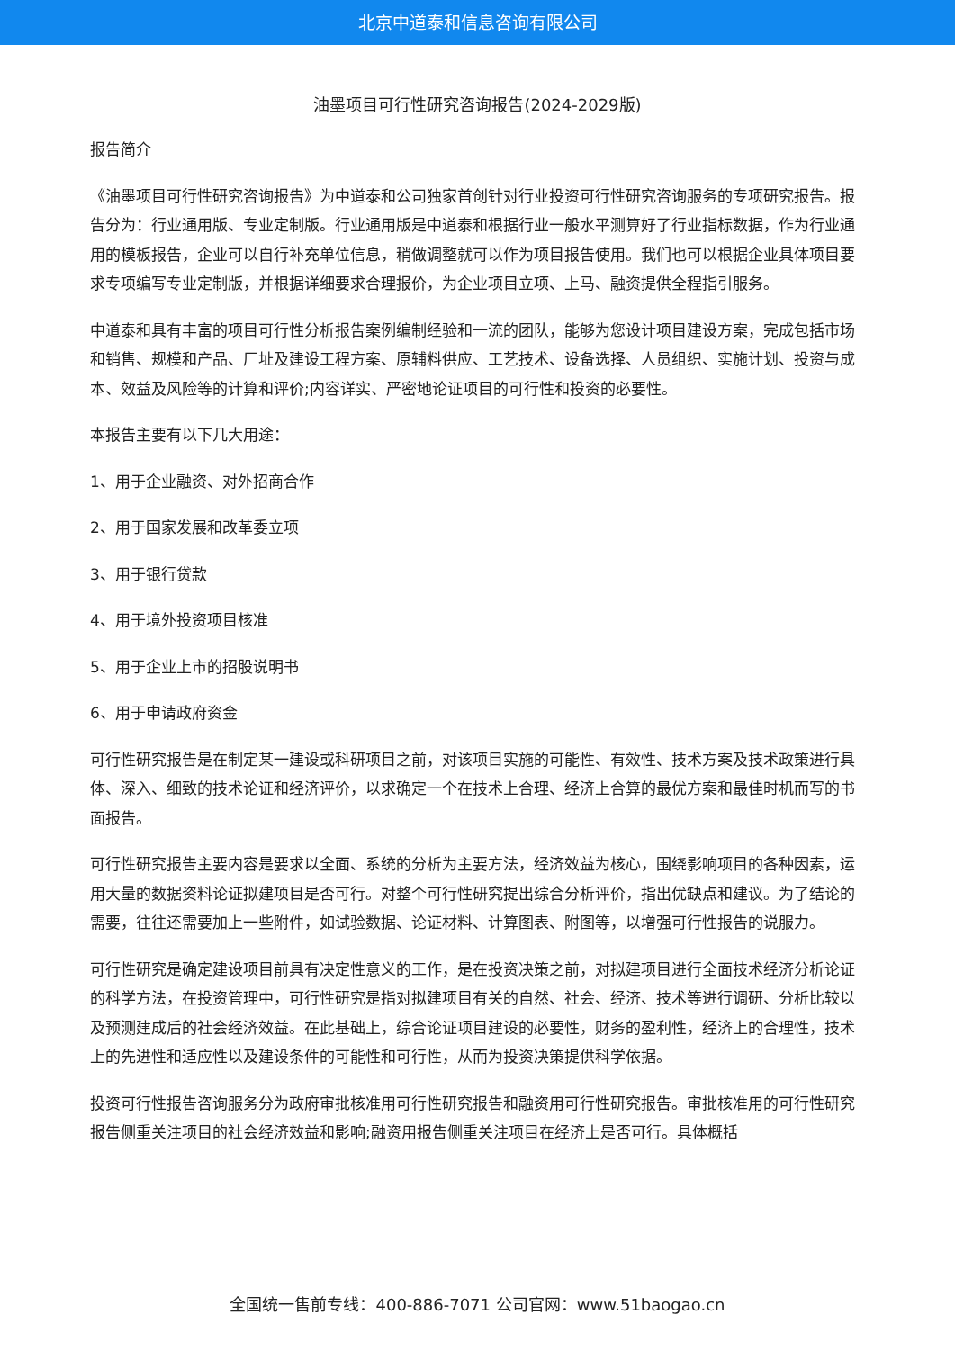北京中道泰和信息咨询有限公司
油墨项目可行性研究咨询报告(2024-2029版)
报告简介
《油墨项目可行性研究咨询报告》为中道泰和公司独家首创针对行业投资可行性研究咨询服务的专项研究报告。报告分为：行业通用版、专业定制版。行业通用版是中道泰和根据行业一般水平测算好了行业指标数据，作为行业通用的模板报告，企业可以自行补充单位信息，稍做调整就可以作为项目报告使用。我们也可以根据企业具体项目要求专项编写专业定制版，并根据详细要求合理报价，为企业项目立项、上马、融资提供全程指引服务。
中道泰和具有丰富的项目可行性分析报告案例编制经验和一流的团队，能够为您设计项目建设方案，完成包括市场和销售、规模和产品、厂址及建设工程方案、原辅料供应、工艺技术、设备选择、人员组织、实施计划、投资与成本、效益及风险等的计算和评价;内容详实、严密地论证项目的可行性和投资的必要性。
本报告主要有以下几大用途：
1、用于企业融资、对外招商合作
2、用于国家发展和改革委立项
3、用于银行贷款
4、用于境外投资项目核准
5、用于企业上市的招股说明书
6、用于申请政府资金
可行性研究报告是在制定某一建设或科研项目之前，对该项目实施的可能性、有效性、技术方案及技术政策进行具体、深入、细致的技术论证和经济评价，以求确定一个在技术上合理、经济上合算的最优方案和最佳时机而写的书面报告。
可行性研究报告主要内容是要求以全面、系统的分析为主要方法，经济效益为核心，围绕影响项目的各种因素，运用大量的数据资料论证拟建项目是否可行。对整个可行性研究提出综合分析评价，指出优缺点和建议。为了结论的需要，往往还需要加上一些附件，如试验数据、论证材料、计算图表、附图等，以增强可行性报告的说服力。
可行性研究是确定建设项目前具有决定性意义的工作，是在投资决策之前，对拟建项目进行全面技术经济分析论证的科学方法，在投资管理中，可行性研究是指对拟建项目有关的自然、社会、经济、技术等进行调研、分析比较以及预测建成后的社会经济效益。在此基础上，综合论证项目建设的必要性，财务的盈利性，经济上的合理性，技术上的先进性和适应性以及建设条件的可能性和可行性，从而为投资决策提供科学依据。
投资可行性报告咨询服务分为政府审批核准用可行性研究报告和融资用可行性研究报告。审批核准用的可行性研究报告侧重关注项目的社会经济效益和影响;融资用报告侧重关注项目在经济上是否可行。具体概括
全国统一售前专线：400-886-7071 公司官网：www.51baogao.cn